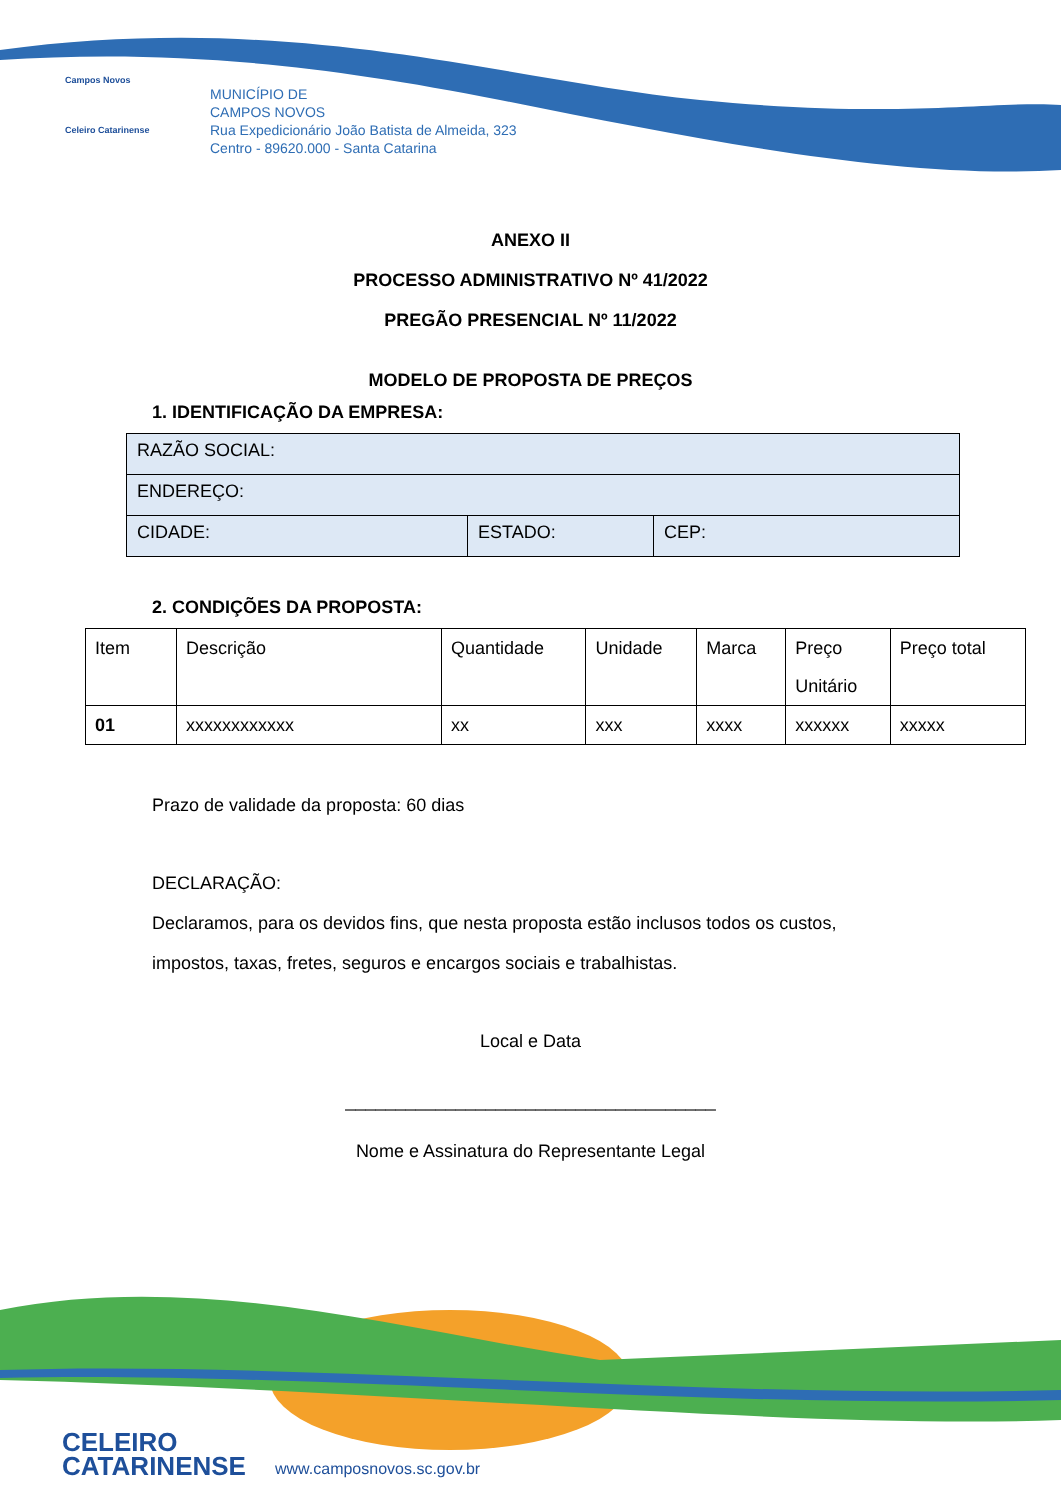Campos Novos
Celeiro Catarinense
MUNICÍPIO DE
CAMPOS NOVOS
Rua Expedicionário João Batista de Almeida, 323
Centro - 89620.000 - Santa Catarina
ANEXO II
PROCESSO ADMINISTRATIVO Nº 41/2022
PREGÃO PRESENCIAL Nº 11/2022
MODELO DE PROPOSTA DE PREÇOS
1. IDENTIFICAÇÃO DA EMPRESA:
| RAZÃO SOCIAL: | | |
| ENDEREÇO: | | |
| CIDADE: | ESTADO: | CEP: |
2. CONDIÇÕES DA PROPOSTA:
| Item | Descrição | Quantidade | Unidade | Marca | Preço Unitário | Preço total |
| 01 | xxxxxxxxxxxx | xx | xxx | xxxx | xxxxxx | xxxxx |
Prazo de validade da proposta: 60 dias
DECLARAÇÃO:
Declaramos, para os devidos fins, que nesta proposta estão inclusos todos os custos,
impostos, taxas, fretes, seguros e encargos sociais e trabalhistas.
Local e Data
_____________________________________
Nome e Assinatura do Representante Legal
CELEIRO
CATARINENSE
www.camposnovos.sc.gov.br